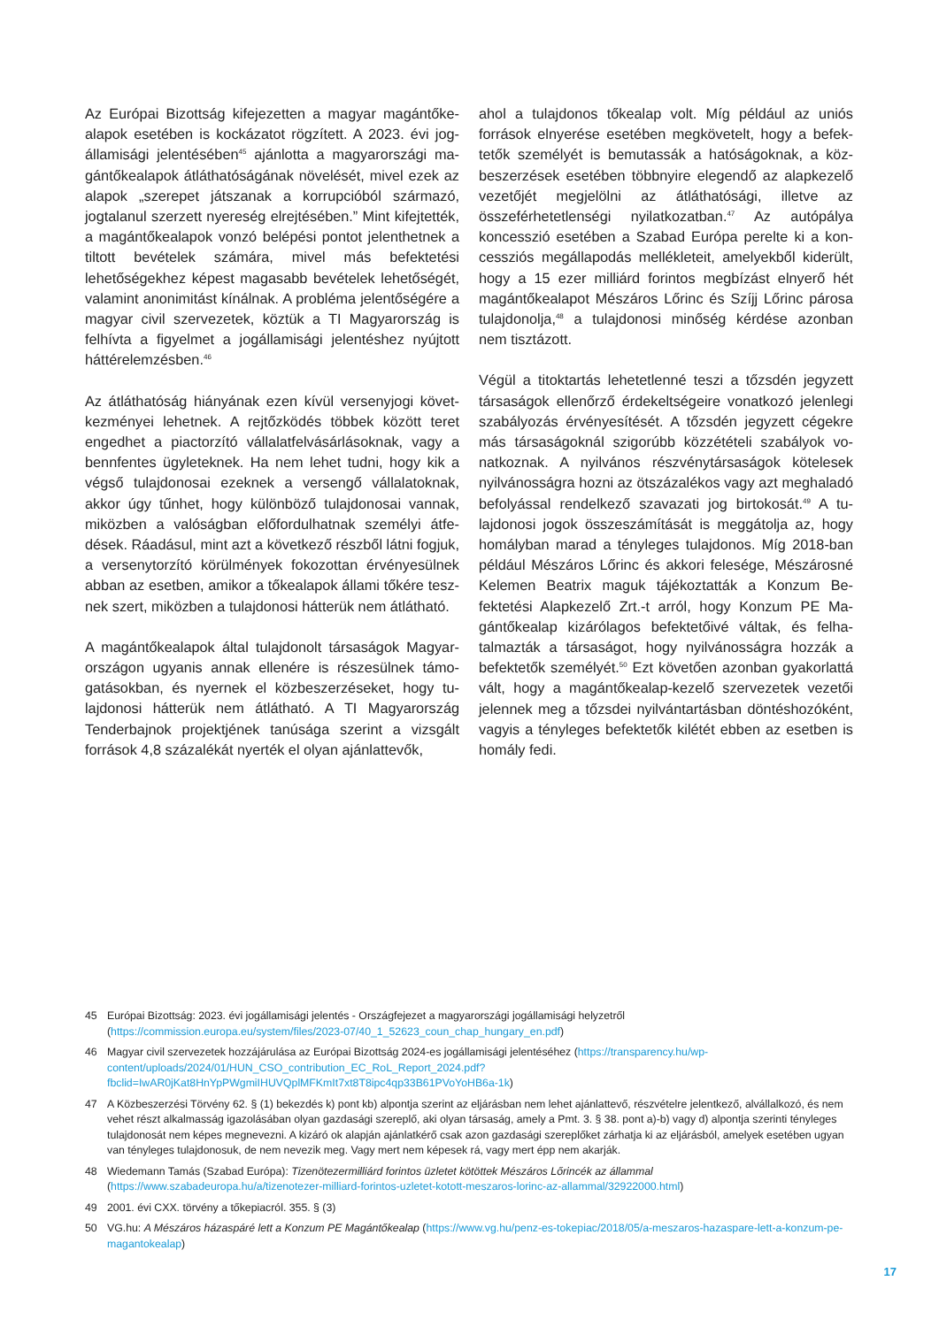Az Európai Bizottság kifejezetten a magyar magántőke­alapok esetében is kockázatot rögzített. A 2023. évi jog­államisági jelentésében<sup>45</sup> ajánlotta a magyarországi ma­gántőkealapok átláthatóságának növelését, mivel ezek az alapok „szerepet játszanak a korrupcióból származó, jogtalanul szerzett nyereség elrejtésében.” Mint kifejtették, a magántőkealapok vonzó belépési pontot jelenthetnek a tiltott bevételek számára, mivel más befektetési lehetőségekhez képest magasabb bevételek lehetőségét, valamint anonimitást kínálnak. A probléma jelentőségére a magyar civil szervezetek, köztük a TI Magyarország is felhívta a figyelmet a jogállamisági je­lentéshez nyújtott háttérelemzésben.<sup>46</sup>
Az átláthatóság hiányának ezen kívül versenyjogi követ­kezményei lehetnek. A rejtőzködés többek között teret engedhet a piactorzító vállalatfelvásárlásoknak, vagy a bennfentes ügyleteknek. Ha nem lehet tudni, hogy kik a végső tulajdonosai ezeknek a versengő vállalatoknak, akkor úgy tűnhet, hogy különböző tulajdonosai vannak, miközben a valóságban előfordulhatnak személyi átfe­dések. Ráadásul, mint azt a következő részből látni fogjuk, a versenytorzító körülmények fokozottan érvényesülnek abban az esetben, amikor a tőkealapok állami tőkére tesz­nek szert, miközben a tulajdonosi hátterük nem átlátható.
A magántőkealapok által tulajdonolt társaságok Magyar­országon ugyanis annak ellenére is részesülnek támo­gatásokban, és nyernek el közbeszerzéseket, hogy tu­lajdonosi hátterük nem átlátható. A TI Magyarország Tenderbajnok projektjének tanúsága szerint a vizsgált források 4,8 százalékát nyerték el olyan ajánlattevők,
ahol a tulajdonos tőkealap volt. Míg például az uniós források elnyerése esetében megkövetelt, hogy a befek­tetők személyét is bemutassák a hatóságoknak, a köz­beszerzések esetében többnyire elegendő az alapke­zelő vezetőjét megjelölni az átláthatósági, illetve az összeférhetetlenségi nyilatkozatban.<sup>47</sup> Az autópálya koncesszió esetében a Szabad Európa perelte ki a kon­cessziós megállapodás mellékleteit, amelyekből kiderült, hogy a 15 ezer milliárd forintos megbízást elnyerő hét magántőkealapot Mészáros Lőrinc és Szíjj Lőrinc párosa tulajdonolja,<sup>48</sup> a tulajdonosi minőség kérdése azonban nem tisztázott.
Végül a titoktartás lehetetlenné teszi a tőzsdén jegyzett társaságok ellenőrző érdekeltségeire vonatkozó jelenlegi szabályozás érvényesítését. A tőzsdén jegyzett cégekre más társaságoknál szigorúbb közzétételi szabályok vo­natkoznak. A nyilvános részvénytársaságok kötelesek nyilvánosságra hozni az ötszázalékos vagy azt meghaladó befolyással rendelkező szavazati jog birtokosát.<sup>49</sup> A tu­lajdonosi jogok összeszámítását is meggátolja az, hogy homályban marad a tényleges tulajdonos. Míg 2018-ban például Mészáros Lőrinc és akkori felesége, Mészárosné Kelemen Beatrix maguk tájékoztatták a Konzum Be­fektetési Alapkezelő Zrt.-t arról, hogy Konzum PE Ma­gántőkealap kizárólagos befektetőivé váltak, és felha­talmazták a társaságot, hogy nyilvánosságra hozzák a befektetők személyét.<sup>50</sup> Ezt követően azonban gyakorlat­tá vált, hogy a magántőkealap-kezelő szervezetek vezetői jelennek meg a tőzsdei nyilvántartásban döntéshozó­ként, vagyis a tényleges befektetők kilétét ebben az eset­ben is homály fedi.
45 Európai Bizottság: 2023. évi jogállamisági jelentés - Országfejezet a magyarországi jogállamisági helyzetről (https://commission.europa.eu/system/files/2023-07/40_1_52623_coun_chap_hungary_en.pdf)
46 Magyar civil szervezetek hozzájárulása az Európai Bizottság 2024-es jogállamisági jelentéséhez (https://transparency.hu/wp-content/uploads/2024/01/HUN_CSO_contribution_EC_RoL_Report_2024.pdf?fbclid=IwAR0jKat8HnYpPWgmiIHUVQplMFKmIt7xt8T8ipc4qp33B61PVoYoHB6a-1k)
47 A Közbeszerzési Törvény 62. § (1) bekezdés k) pont kb) alpontja szerint az eljárásban nem lehet ajánlattevő, részvételre jelentkező, alvállalkozó, és nem vehet részt alkalmasság igazolásában olyan gazdasági szereplő, aki olyan társaság, amely a Pmt. 3. § 38. pont a)-b) vagy d) alpontja szerinti tényleges tulajdonosát nem képes megnevezni. A kizáró ok alapján ajánlatkérő csak azon gazdasági szereplőket zárhatja ki az eljárásból, amelyek esetében ugyan van tényleges tulajdonosuk, de nem nevezik meg. Vagy mert nem képesek rá, vagy mert épp nem akarják.
48 Wiedemann Tamás (Szabad Európa): Tizenötezermilliárd forintos üzletet kötöttek Mészáros Lőrincék az állammal (https://www.szabadeuropa.hu/a/tizenotezer-milliard-forintos-uzletet-kotott-meszaros-lorinc-az-allammal/32922000.html)
49 2001. évi CXX. törvény a tőkepiacról. 355. § (3)
50 VG.hu: A Mészáros házaspáré lett a Konzum PE Magántőkealap (https://www.vg.hu/penz-es-tokepiac/2018/05/a-meszaros-hazaspare-lett-a-konzum-pe-magantokealap)
17